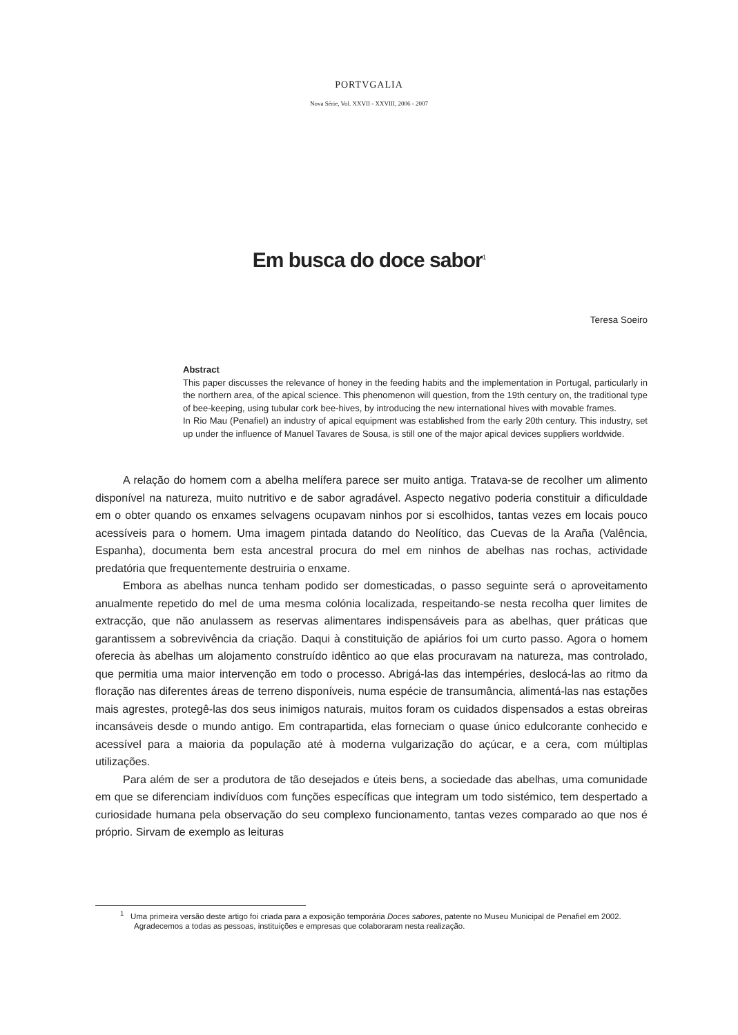PORTVGALIA
Nova Série, Vol. XXVII - XXVIII, 2006 - 2007
Em busca do doce sabor<sup>1</sup>
Teresa Soeiro
Abstract
This paper discusses the relevance of honey in the feeding habits and the implementation in Portugal, particularly in the northern area, of the apical science. This phenomenon will question, from the 19th century on, the traditional type of bee-keeping, using tubular cork bee-hives, by introducing the new international hives with movable frames.
In Rio Mau (Penafiel) an industry of apical equipment was established from the early 20th century. This industry, set up under the influence of Manuel Tavares de Sousa, is still one of the major apical devices suppliers worldwide.
A relação do homem com a abelha melífera parece ser muito antiga. Tratava-se de recolher um alimento disponível na natureza, muito nutritivo e de sabor agradável. Aspecto negativo poderia constituir a dificuldade em o obter quando os enxames selvagens ocupavam ninhos por si escolhidos, tantas vezes em locais pouco acessíveis para o homem. Uma imagem pintada datando do Neolítico, das Cuevas de la Araña (Valência, Espanha), documenta bem esta ancestral procura do mel em ninhos de abelhas nas rochas, actividade predatória que frequentemente destruiria o enxame.
Embora as abelhas nunca tenham podido ser domesticadas, o passo seguinte será o aproveitamento anualmente repetido do mel de uma mesma colónia localizada, respeitando-se nesta recolha quer limites de extracção, que não anulassem as reservas alimentares indispensáveis para as abelhas, quer práticas que garantissem a sobrevivência da criação. Daqui à constituição de apiários foi um curto passo. Agora o homem oferecia às abelhas um alojamento construído idêntico ao que elas procuravam na natureza, mas controlado, que permitia uma maior intervenção em todo o processo. Abrigá-las das intempéries, deslocá-las ao ritmo da floração nas diferentes áreas de terreno disponíveis, numa espécie de transumância, alimentá-las nas estações mais agrestes, protegê-las dos seus inimigos naturais, muitos foram os cuidados dispensados a estas obreiras incansáveis desde o mundo antigo. Em contrapartida, elas forneciam o quase único edulcorante conhecido e acessível para a maioria da população até à moderna vulgarização do açúcar, e a cera, com múltiplas utilizações.
Para além de ser a produtora de tão desejados e úteis bens, a sociedade das abelhas, uma comunidade em que se diferenciam indivíduos com funções específicas que integram um todo sistémico, tem despertado a curiosidade humana pela observação do seu complexo funcionamento, tantas vezes comparado ao que nos é próprio. Sirvam de exemplo as leituras
<sup>1</sup> Uma primeira versão deste artigo foi criada para a exposição temporária Doces sabores, patente no Museu Municipal de Penafiel em 2002. Agradecemos a todas as pessoas, instituições e empresas que colaboraram nesta realização.